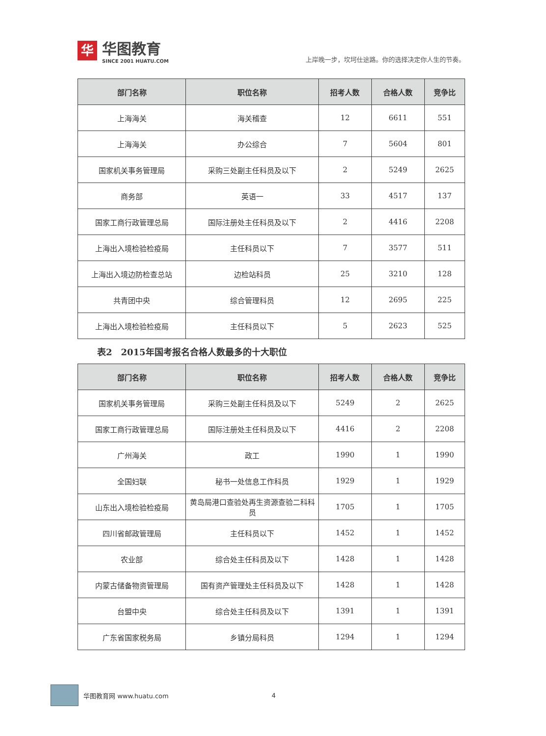华
华图教育
SINCE 2001 HUATU.COM
上岸晚一步，坎坷仕途路。你的选择决定你人生的节奏。
| 部门名称 | 职位名称 | 招考人数 | 合格人数 | 竞争比 |
| --- | --- | --- | --- | --- |
| 上海海关 | 海关稽查 | 12 | 6611 | 551 |
| 上海海关 | 办公综合 | 7 | 5604 | 801 |
| 国家机关事务管理局 | 采购三处副主任科员及以下 | 2 | 5249 | 2625 |
| 商务部 | 英语一 | 33 | 4517 | 137 |
| 国家工商行政管理总局 | 国际注册处主任科员及以下 | 2 | 4416 | 2208 |
| 上海出入境检验检疫局 | 主任科员以下 | 7 | 3577 | 511 |
| 上海出入境边防检查总站 | 边检站科员 | 25 | 3210 | 128 |
| 共青团中央 | 综合管理科员 | 12 | 2695 | 225 |
| 上海出入境检验检疫局 | 主任科员以下 | 5 | 2623 | 525 |
表2　2015年国考报名合格人数最多的十大职位
| 部门名称 | 职位名称 | 招考人数 | 合格人数 | 竞争比 |
| --- | --- | --- | --- | --- |
| 国家机关事务管理局 | 采购三处副主任科员及以下 | 5249 | 2 | 2625 |
| 国家工商行政管理总局 | 国际注册处主任科员及以下 | 4416 | 2 | 2208 |
| 广州海关 | 政工 | 1990 | 1 | 1990 |
| 全国妇联 | 秘书一处信息工作科员 | 1929 | 1 | 1929 |
| 山东出入境检验检疫局 | 黄岛局港口查验处再生资源查验二科科员 | 1705 | 1 | 1705 |
| 四川省邮政管理局 | 主任科员以下 | 1452 | 1 | 1452 |
| 农业部 | 综合处主任科员及以下 | 1428 | 1 | 1428 |
| 内蒙古储备物资管理局 | 国有资产管理处主任科员及以下 | 1428 | 1 | 1428 |
| 台盟中央 | 综合处主任科员及以下 | 1391 | 1 | 1391 |
| 广东省国家税务局 | 乡镇分局科员 | 1294 | 1 | 1294 |
华图教育网 www.huatu.com 4